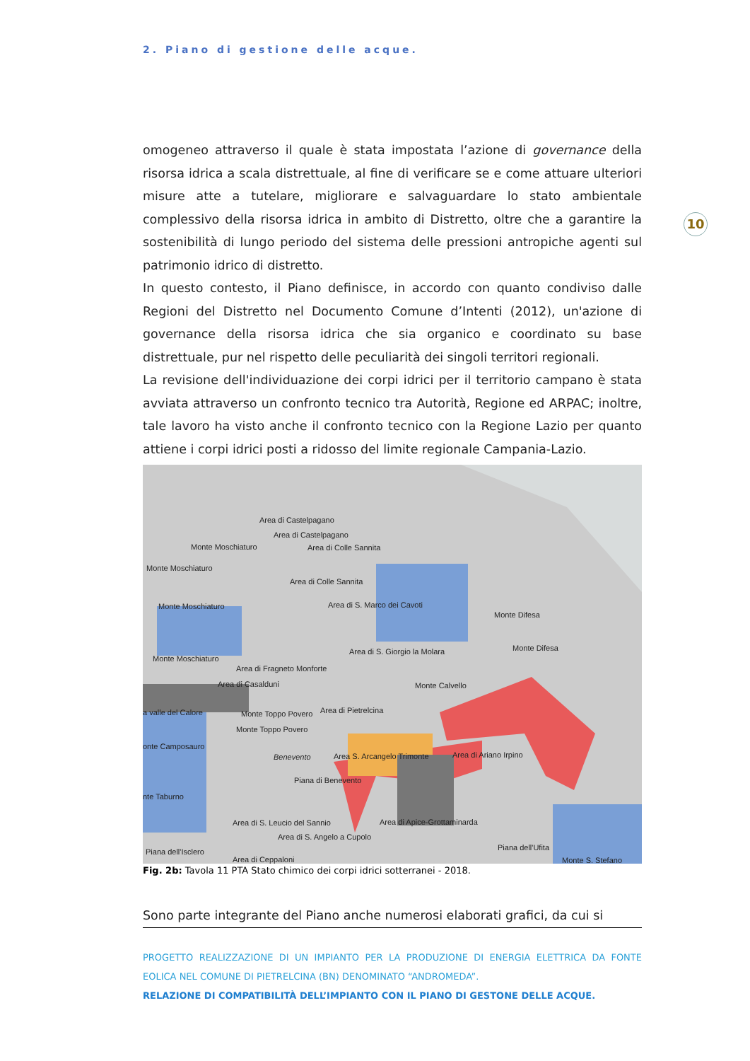2. Piano di gestione delle acque.
10
omogeneo attraverso il quale è stata impostata l’azione di governance della risorsa idrica a scala distrettuale, al fine di verificare se e come attuare ulteriori misure atte a tutelare, migliorare e salvaguardare lo stato ambientale complessivo della risorsa idrica in ambito di Distretto, oltre che a garantire la sostenibilità di lungo periodo del sistema delle pressioni antropiche agenti sul patrimonio idrico di distretto.
In questo contesto, il Piano definisce, in accordo con quanto condiviso dalle Regioni del Distretto nel Documento Comune d’Intenti (2012), un'azione di governance della risorsa idrica che sia organico e coordinato su base distrettuale, pur nel rispetto delle peculiarità dei singoli territori regionali.
La revisione dell'individuazione dei corpi idrici per il territorio campano è stata avviata attraverso un confronto tecnico tra Autorità, Regione ed ARPAC; inoltre, tale lavoro ha visto anche il confronto tecnico con la Regione Lazio per quanto attiene i corpi idrici posti a ridosso del limite regionale Campania-Lazio.
Area di Castelpagano
Area di Castelpagano
Monte Moschiaturo Area di Colle Sannita
Monte Moschiaturo
Area di Colle Sannita
Monte Moschiaturo Area di S. Marco dei Cavoti
Monte Difesa
Monte Difesa Area di S. Giorgio la Molara
Monte Moschiaturo
Area di Fragneto Monforte
Area di Casalduni Monte Calvello
a valle del Calore Monte Toppo Povero Area di Pietrelcina
Monte Toppo Povero
onte Camposauro
Benevento Area S. Arcangelo Trimonte Area di Ariano Irpino
Piana di Benevento
nte Taburno
Area di S. Leucio del Sannio Area di Apice-Grottaminarda
Area di S. Angelo a Cupolo
Piana dell'Ufita Piana dell'Isclero
Area di Ceppaloni Monte S. Stefano
Fig. 2b: Tavola 11 PTA Stato chimico dei corpi idrici sotterranei - 2018.
Sono parte integrante del Piano anche numerosi elaborati grafici, da cui si
PROGETTO REALIZZAZIONE DI UN IMPIANTO PER LA PRODUZIONE DI ENERGIA ELETTRICA DA FONTE EOLICA NEL COMUNE DI PIETRELCINA (BN) DENOMINATO “ANDROMEDA”.
RELAZIONE DI COMPATIBILITÀ DELL’IMPIANTO CON IL PIANO DI GESTONE DELLE ACQUE.